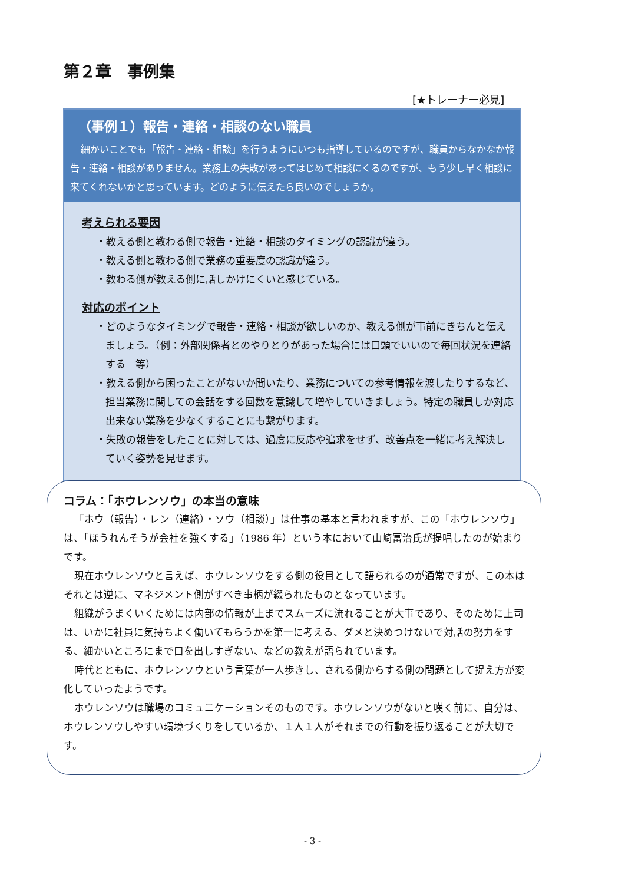第２章　事例集
[★トレーナー必見]
（事例１）報告・連絡・相談のない職員
細かいことでも「報告・連絡・相談」を行うようにいつも指導しているのですが、職員からなかなか報告・連絡・相談がありません。業務上の失敗があってはじめて相談にくるのですが、もう少し早く相談に来てくれないかと思っています。どのように伝えたら良いのでしょうか。
考えられる要因
・教える側と教わる側で報告・連絡・相談のタイミングの認識が違う。
・教える側と教わる側で業務の重要度の認識が違う。
・教わる側が教える側に話しかけにくいと感じている。
対応のポイント
・どのようなタイミングで報告・連絡・相談が欲しいのか、教える側が事前にきちんと伝えましょう。（例：外部関係者とのやりとりがあった場合には口頭でいいので毎回状況を連絡する　等）
・教える側から困ったことがないか聞いたり、業務についての参考情報を渡したりするなど、担当業務に関しての会話をする回数を意識して増やしていきましょう。特定の職員しか対応出来ない業務を少なくすることにも繋がります。
・失敗の報告をしたことに対しては、過度に反応や追求をせず、改善点を一緒に考え解決していく姿勢を見せます。
コラム：「ホウレンソウ」の本当の意味
「ホウ（報告）・レン（連絡）・ソウ（相談）」は仕事の基本と言われますが、この「ホウレンソウ」は、「ほうれんそうが会社を強くする」（1986 年）という本において山崎富治氏が提唱したのが始まりです。
現在ホウレンソウと言えば、ホウレンソウをする側の役目として語られるのが通常ですが、この本はそれとは逆に、マネジメント側がすべき事柄が綴られたものとなっています。
組織がうまくいくためには内部の情報が上までスムーズに流れることが大事であり、そのために上司は、いかに社員に気持ちよく働いてもらうかを第一に考える、ダメと決めつけないで対話の努力をする、細かいところにまで口を出しすぎない、などの教えが語られています。
時代とともに、ホウレンソウという言葉が一人歩きし、される側からする側の問題として捉え方が変化していったようです。
ホウレンソウは職場のコミュニケーションそのものです。ホウレンソウがないと嘆く前に、自分は、ホウレンソウしやすい環境づくりをしているか、１人１人がそれまでの行動を振り返ることが大切です。
- 3 -